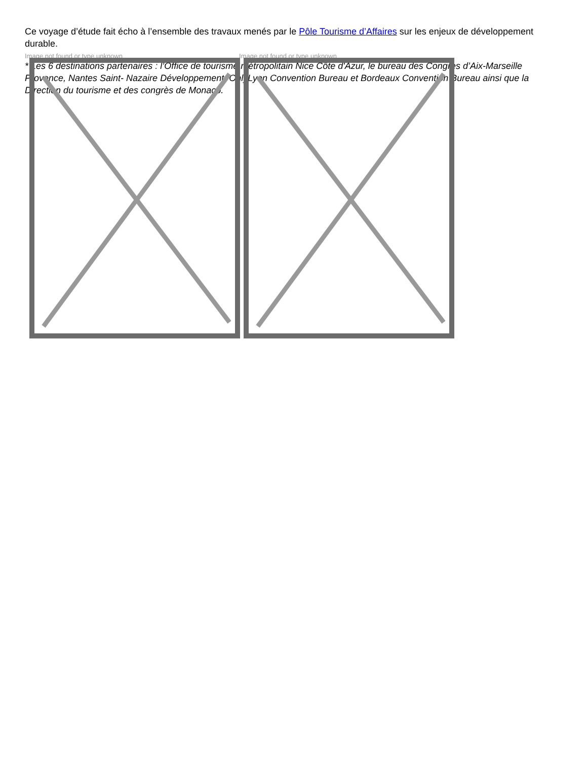Ce voyage d’étude fait écho à l’ensemble des travaux menés par le Pôle Tourisme d’Affaires sur les enjeux de développement durable.
Image not found or type unknown Image not found or type unknown
* Les 6 destinations partenaires : l’Office de tourisme métropolitain Nice Côte d'Azur, le bureau des Congrès d’Aix-Marseille Provence, Nantes Saint- Nazaire Développement, OnlyLyon Convention Bureau et Bordeaux Convention Bureau ainsi que la Direction du tourisme et des congrès de Monaco.